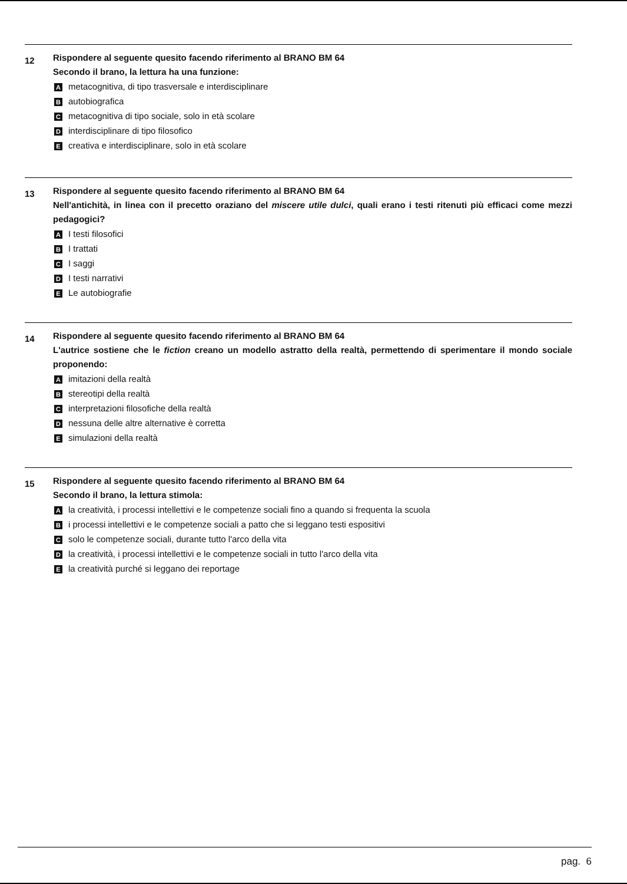12
Rispondere al seguente quesito facendo riferimento al BRANO BM 64
Secondo il brano, la lettura ha una funzione:
Ametacognitiva, di tipo trasversale e interdisciplinare
Bautobiografica
Cmetacognitiva di tipo sociale, solo in età scolare
Dinterdisciplinare di tipo filosofico
Ecreativa e interdisciplinare, solo in età scolare
13
Rispondere al seguente quesito facendo riferimento al BRANO BM 64
Nell'antichità, in linea con il precetto oraziano del miscere utile dulci, quali erano i testi ritenuti più efficaci come mezzi pedagogici?
A I testi filosofici
B I trattati
C I saggi
D I testi narrativi
E Le autobiografie
14
Rispondere al seguente quesito facendo riferimento al BRANO BM 64
L'autrice sostiene che le fiction creano un modello astratto della realtà, permettendo di sperimentare il mondo sociale proponendo:
Aimitazioni della realtà
Bstereotipi della realtà
Cinterpretazioni filosofiche della realtà
Dnessuna delle altre alternative è corretta
Esimulazioni della realtà
15
Rispondere al seguente quesito facendo riferimento al BRANO BM 64
Secondo il brano, la lettura stimola:
Ala creatività, i processi intellettivi e le competenze sociali fino a quando si frequenta la scuola
Bi processi intellettivi e le competenze sociali a patto che si leggano testi espositivi
Csolo le competenze sociali, durante tutto l'arco della vita
Dla creatività, i processi intellettivi e le competenze sociali in tutto l'arco della vita
Ela creatività purché si leggano dei reportage
pag. 6